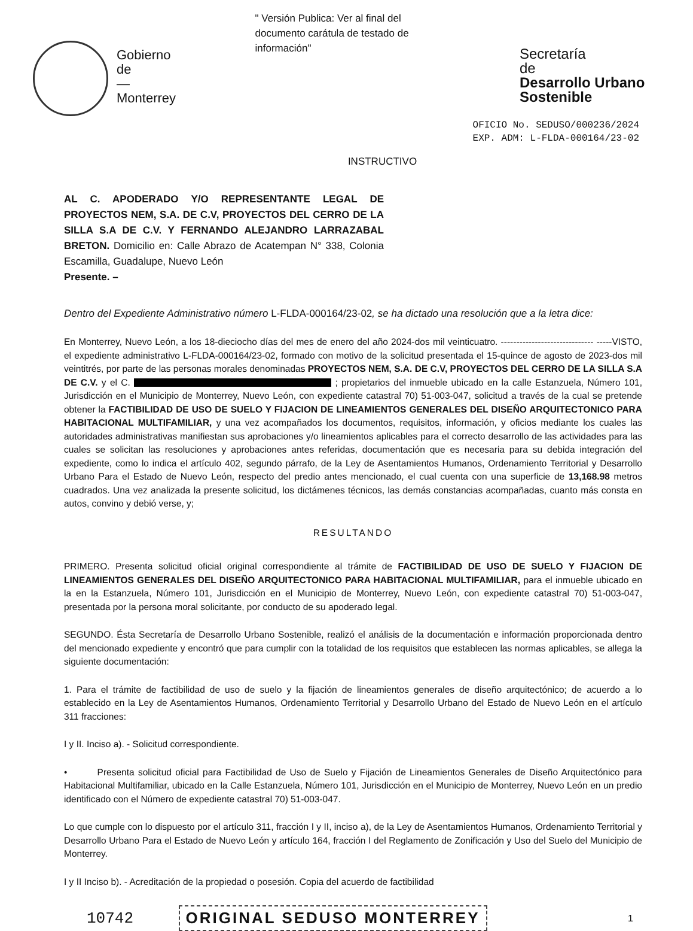Gobierno
de
—
Monterrey
" Versión Publica: Ver al final del documento carátula de testado de información"
Secretaría
de
Desarrollo Urbano Sostenible
OFICIO No. SEDUSO/000236/2024
EXP. ADM: L-FLDA-000164/23-02
INSTRUCTIVO
AL C. APODERADO Y/O REPRESENTANTE LEGAL DE PROYECTOS NEM, S.A. DE C.V, PROYECTOS DEL CERRO DE LA SILLA S.A DE C.V. Y FERNANDO ALEJANDRO LARRAZABAL BRETON. Domicilio en: Calle Abrazo de Acatempan N° 338, Colonia Escamilla, Guadalupe, Nuevo León
Presente. –
Dentro del Expediente Administrativo número L-FLDA-000164/23-02, se ha dictado una resolución que a la letra dice:
En Monterrey, Nuevo León, a los 18-dieciocho días del mes de enero del año 2024-dos mil veinticuatro. ------------------------------ -----VISTO, el expediente administrativo L-FLDA-000164/23-02, formado con motivo de la solicitud presentada el 15-quince de agosto de 2023-dos mil veintitrés, por parte de las personas morales denominadas PROYECTOS NEM, S.A. DE C.V, PROYECTOS DEL CERRO DE LA SILLA S.A DE C.V. y el C. ; propietarios del inmueble ubicado en la calle Estanzuela, Número 101, Jurisdicción en el Municipio de Monterrey, Nuevo León, con expediente catastral 70) 51-003-047, solicitud a través de la cual se pretende obtener la FACTIBILIDAD DE USO DE SUELO Y FIJACION DE LINEAMIENTOS GENERALES DEL DISEÑO ARQUITECTONICO PARA HABITACIONAL MULTIFAMILIAR, y una vez acompañados los documentos, requisitos, información, y oficios mediante los cuales las autoridades administrativas manifiestan sus aprobaciones y/o lineamientos aplicables para el correcto desarrollo de las actividades para las cuales se solicitan las resoluciones y aprobaciones antes referidas, documentación que es necesaria para su debida integración del expediente, como lo indica el artículo 402, segundo párrafo, de la Ley de Asentamientos Humanos, Ordenamiento Territorial y Desarrollo Urbano Para el Estado de Nuevo León, respecto del predio antes mencionado, el cual cuenta con una superficie de 13,168.98 metros cuadrados. Una vez analizada la presente solicitud, los dictámenes técnicos, las demás constancias acompañadas, cuanto más consta en autos, convino y debió verse, y;
RESULTANDO
PRIMERO. Presenta solicitud oficial original correspondiente al trámite de FACTIBILIDAD DE USO DE SUELO Y FIJACION DE LINEAMIENTOS GENERALES DEL DISEÑO ARQUITECTONICO PARA HABITACIONAL MULTIFAMILIAR, para el inmueble ubicado en la en la Estanzuela, Número 101, Jurisdicción en el Municipio de Monterrey, Nuevo León, con expediente catastral 70) 51-003-047, presentada por la persona moral solicitante, por conducto de su apoderado legal.
SEGUNDO. Ésta Secretaría de Desarrollo Urbano Sostenible, realizó el análisis de la documentación e información proporcionada dentro del mencionado expediente y encontró que para cumplir con la totalidad de los requisitos que establecen las normas aplicables, se allega la siguiente documentación:
1. Para el trámite de factibilidad de uso de suelo y la fijación de lineamientos generales de diseño arquitectónico; de acuerdo a lo establecido en la Ley de Asentamientos Humanos, Ordenamiento Territorial y Desarrollo Urbano del Estado de Nuevo León en el artículo 311 fracciones:
I y II. Inciso a). - Solicitud correspondiente.
• Presenta solicitud oficial para Factibilidad de Uso de Suelo y Fijación de Lineamientos Generales de Diseño Arquitectónico para Habitacional Multifamiliar, ubicado en la Calle Estanzuela, Número 101, Jurisdicción en el Municipio de Monterrey, Nuevo León en un predio identificado con el Número de expediente catastral 70) 51-003-047.
Lo que cumple con lo dispuesto por el artículo 311, fracción I y II, inciso a), de la Ley de Asentamientos Humanos, Ordenamiento Territorial y Desarrollo Urbano Para el Estado de Nuevo León y artículo 164, fracción I del Reglamento de Zonificación y Uso del Suelo del Municipio de Monterrey.
I y II Inciso b). - Acreditación de la propiedad o posesión. Copia del acuerdo de factibilidad
10742 ORIGINAL SEDUSO MONTERREY 1